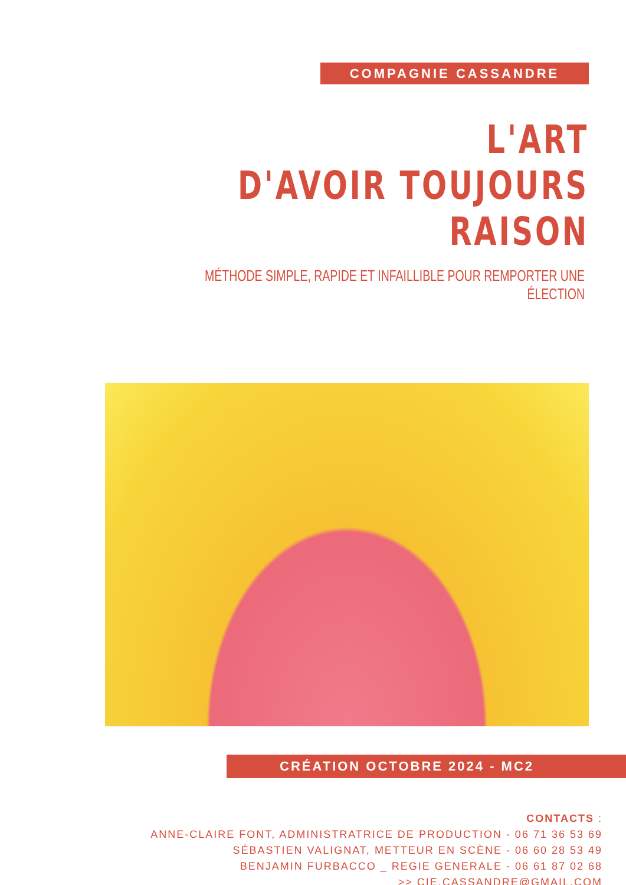COMPAGNIE CASSANDRE
L'ART
D'AVOIR TOUJOURS RAISON
MÉTHODE SIMPLE, RAPIDE ET INFAILLIBLE POUR REMPORTER UNE ÉLECTION
CRÉATION OCTOBRE 2024 - MC2
CONTACTS :
ANNE-CLAIRE FONT, ADMINISTRATRICE DE PRODUCTION - 06 71 36 53 69
SÉBASTIEN VALIGNAT, METTEUR EN SCÈNE - 06 60 28 53 49
BENJAMIN FURBACCO _ REGIE GENERALE - 06 61 87 02 68
>> CIE.CASSANDRE@GMAIL.COM